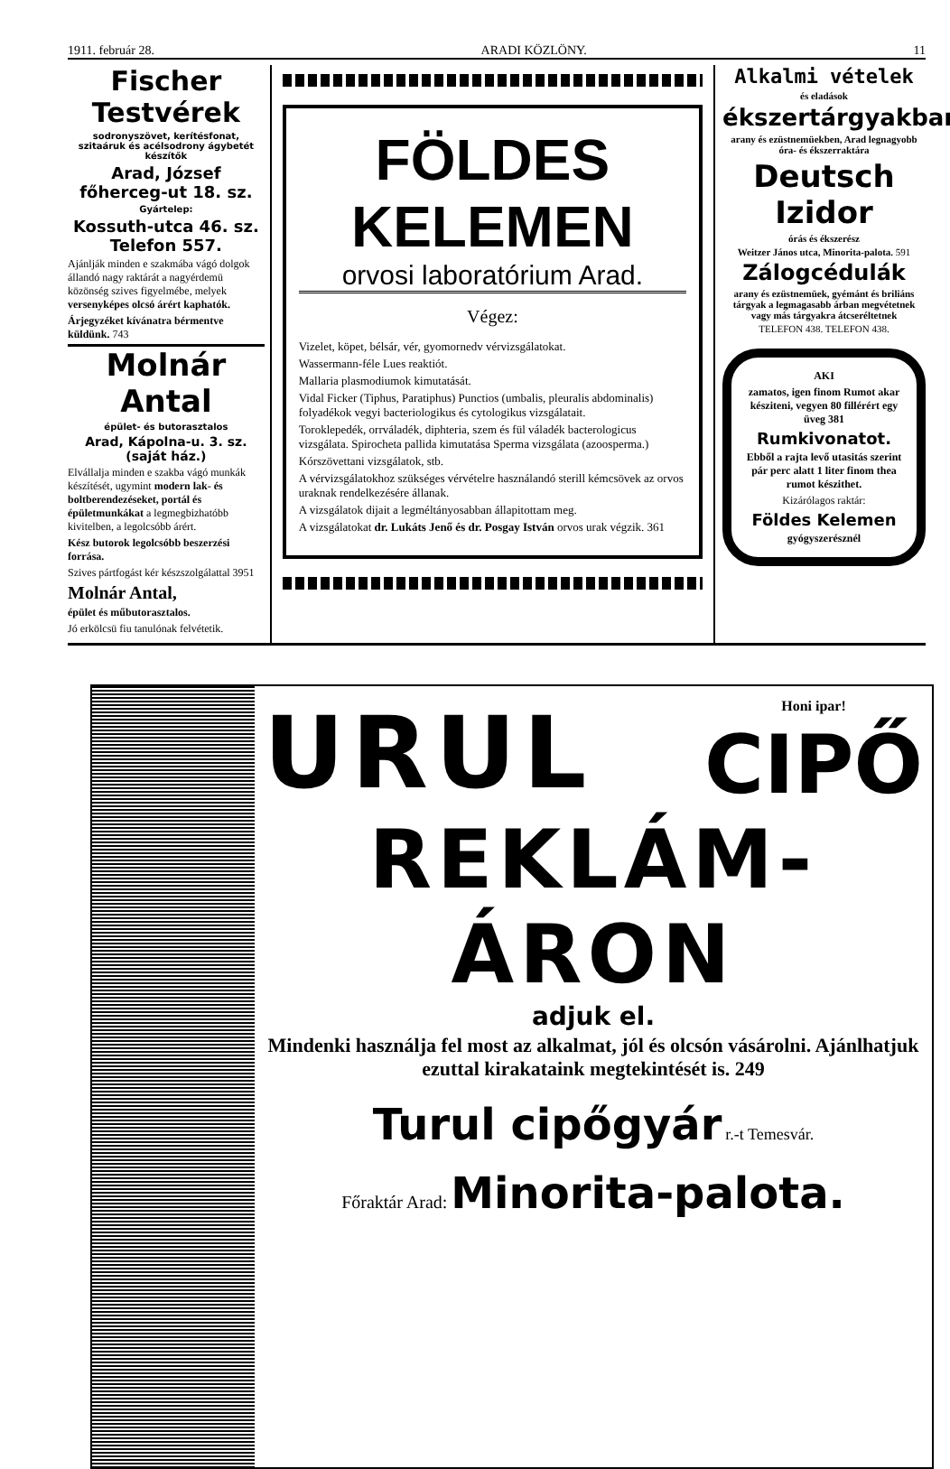1911. február 28. ARADI KÖZLÖNY. 11
Fischer Testvérek
sodronyszövet, kerítésfonat, szitaáruk és acélsodrony ágybetét készítők
Arad, József főherceg-ut 18. sz.
Gyártelep:
Kossuth-utca 46. sz. Telefon 557.
Ajánlják minden e szakmába vágó dolgok állandó nagy raktárát a nagyérdemü közönség szives figyelmébe, melyek versenyképes olcsó árért kaphatók.
Árjegyzéket kívánatra bérmentve küldünk. 743
Molnár Antal
épület- és butorasztalos
Arad, Kápolna-u. 3. sz. (saját ház.)
Elvállalja minden e szakba vágó munkák készítését, ugymint modern lak- és boltberendezéseket, portál és épületmunkákat a legmegbizhatóbb kivitelben, a legolcsóbb árért.
Kész butorok legolcsóbb beszerzési forrása.
Szives pártfogást kér készszolgálattal 3951
Molnár Antal,
épület és műbutorasztalos.
Jó erkölcsü fiu tanulónak felvétetik.
FÖLDES KELEMEN
orvosi laboratórium Arad.
Végez:
Vizelet, köpet, bélsár, vér, gyomornedv vérvizsgálatokat.
Wassermann-féle Lues reaktiót.
Mallaria plasmodiumok kimutatását.
Vidal Ficker (Tiphus, Paratiphus) Punctios (umbalis, pleuralis abdominalis) folyadékok vegyi bacteriologikus és cytologikus vizsgálatait.
Toroklepedék, orrváladék, diphteria, szem és fül váladék bacterologicus vizsgálata. Spirocheta pallida kimutatása Sperma vizsgálata (azoosperma.)
Kórszövettani vizsgálatok, stb.
A vérvizsgálatokhoz szükséges vérvételre használandó sterill kémcsövek az orvos uraknak rendelkezésére állanak.
A vizsgálatok dijait a legméltányosabban állapitottam meg.
A vizsgálatokat dr. Lukáts Jenő és dr. Posgay István orvos urak végzik. 361
Alkalmi vételek
és eladások
ékszertárgyakban
arany és ezüstnemüekben, Arad legnagyobb óra- és ékszerraktára
Deutsch Izidor
órás és ékszerész
Weitzer János utca, Minorita-palota. 591
Zálogcédulák
arany és ezüstnemüek, gyémánt és briliáns tárgyak a legmagasabb árban megvétetnek vagy más tárgyakra átcseréltetnek
TELEFON 438. TELEFON 438.
AKI
zamatos, igen finom Rumot akar késziteni, vegyen 80 fillérért egy üveg 381
Rumkivonatot.
Ebből a rajta levő utasitás szerint pár perc alatt 1 liter finom thea rumot készithet.
Kizárólagos raktár:
Földes Kelemen
gyógyszerésznél
URUL
Honi ipar!
CIPŐ
REKLÁM-ÁRON
adjuk el.
Mindenki használja fel most az alkalmat, jól és olcsón vásárolni. Ajánlhatjuk ezuttal kirakataink megtekintését is. 249
Turul cipőgyár r.-t Temesvár.
Főraktár Arad: Minorita-palota.